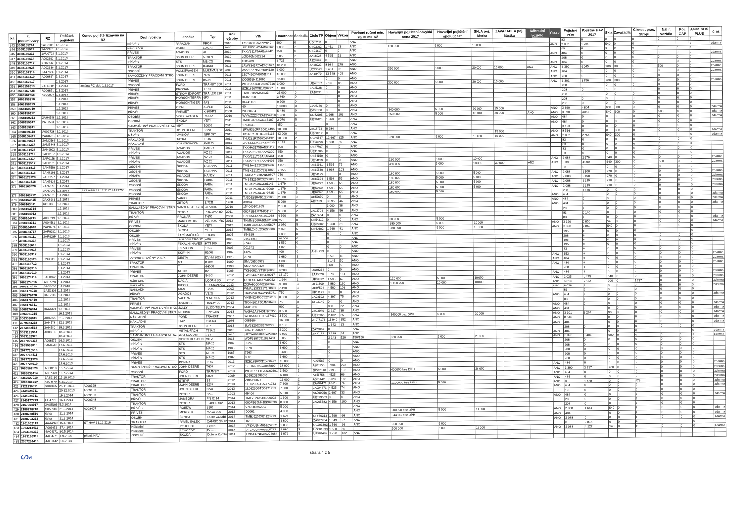| P.č. | č. podsmlouvy | RZ | Počátek pojištění | Konec pojištění/změna na RZ | Druh vozidla | Značka | Typ | Rok výroby | VIN | Hmotnost | Sedadla | Číslo TP | Objem | Výkon | Povinné ručení min. 70/70 mil. Kč | Havarijní pojištění obvyklá cena 2017 | Havarijní pojištění spoluúčast | SKLA poj. částka | ZAVAZADLA poj. částka | Náhradní vozidlo | ÚRAZ | Pojistné POV | Pojistné HAV 2017 | Skla | Zavazadla | Činnost prac. Stroje | Náhr. vozidlo | Poj. GAP | Asist. SOS PLUS | úraz |
| --- | --- | --- | --- | --- | --- | --- | --- | --- | --- | --- | --- | --- | --- | --- | --- | --- | --- | --- | --- | --- | --- | --- | --- | --- | --- | --- | --- | --- | --- | --- |
| 343 | 3668155714 | 1AT9905 | 1.1.2013 | | PŘÍVĚS | PARAGAN | PROFI | 2010 | TK910711202PP7649 | 500 | 0 | UD67511 | 0 | 0 | ANO | | | | | | | 83 | 0 | 0 | 0 | 0 | 0 | 0 | 0 | |
| 344 | 3668155917 | 1AZ2101 | 1.1.2013 | | NÁKLADNÍ | DACIA | LOGAN | 2010 | UU1FSD1W544109362 | 2 000 | 2 | UE03102 | 1 461 | 63 | ANO | 120 000 | 5 000 | 10 000 | | | ANO | 2 032 | 1 594 | 540 | 0 | 0 | 0 | 0 | 0 | zdarma |
| 345 | 3668156311 | 1AU0724 | 1.1.2013 | | PŘÍVĚS | AGADOS | 31 | 2010 | TKXV31175AABA4942 | 750 | 0 | UE01617 | 0 | 0 | ANO | | | | | | | 83 | 0 | 0 | 0 | 0 | 0 | 0 | 0 | |
| 347 | 3668156514 | A002693 | 1.1.2013 | | TRAKTOR | JOHN DEERE | 5070 M | 2010 | L05070M662224 | 5 850 | 2 | ZA18228 | 4 525 | 52 | ANO | | | | | | ANO | 484 | 0 | 0 | 0 | 0 | 0 | 0 | 0 | zdarma |
| 348 | 3668156717 | KO6656 | 1.1.2013 | | PŘÍVĚS | STS | MZ-028 | 1989 | 1585789 | 6 725 | 0 | A128797 | 0 | 0 | ANO | | | | | | | 208 | 0 | 0 | 0 | 0 | 0 | 0 | 0 | |
| 349 | 3668156928 | A002630 | 1.1.2013 | | TRAKTOR | JOHN DEERE | 8345RT | 2011 | 1RW8345RCAD901977 | 18 200 | 2 | ZA18222 | 8 984 | 279 | ANO | | | | | | ANO | 484 | 0 | 0 | 0 | 0 | 0 | 0 | 0 | zdarma |
| 350 | 3668157314 | 8A47686 | 1.1.2013 | | OSOBNÍ | VOLKSWAGEN | MULTIVAN ST | 2008 | WV2ZZZ7HZ7H084129 | 3 000 | 7 | UC27575 | 2 461 | 96 | ANO | 350 000 | 5 000 | 20 000 | 15 000 | ANO | ANO | 3 390 | 6 045 | 900 | 300 | 0 | 500 | 0 | 0 | zdarma |
| 351 | 3668157410 | A006867 | 1.1.2013 | | SAMOJÍZDNÝ PRACOVNÍ STRO. | JOHN DEERE | 7450 | 2011 | 1Z07450XVB0511311 | 16 000 | 2 | ZA18479 | 13 548 | 409 | ANO | | | | | | ANO | 484 | 0 | 0 | 0 | 0 | 0 | 0 | 0 | zdarma |
| 352 | 3668157517 | | 1.1.2013 | | PŘÍVĚS | JOHN DEERE | 852N | 2011 | CC0852N111095 | 3 500 | 2 | | 0 | 0 | ANO | | | | | | ANO | 208 | 0 | 0 | 0 | 0 | 0 | 0 | 0 | |
| 353 | 3668157613 | 2AH9682 | 1.1.2013 | změna PČ sklo 1.9.2017 | OSOBNÍ | FORD | TRANSIT 300 | 2011 | WF0SXXBDF0BE07716 | 3 000 | 9 | UE43787 | 2 198 | 85 | ANO | 300 000 | 5 000 | 20 000 | 15 000 | | ANO | 3 301 | 3 756 | 900 | 300 | 0 | 0 | 0 | 0 | zdarma |
| 354 | 3668157728 | A006871 | 1.1.2013 | | PŘÍVĚS | PRONAR | T 185 | 2011 | SZB1850XXB1X00297 | 15 000 | 0 | ZA05328 | 0 | 0 | ANO | | | | | | | 208 | 0 | 0 | 0 | 0 | 0 | 0 | 0 | |
| 355 | 3668157816 | A006870 | 1.1.2013 | | PŘÍVĚS | STROM EXPORT | TRAILER 210 | 2011 | TK9T21BAMSE133 | 21 000 | 0 | ZA18391 | 0 | 0 | ANO | | | | | | | 208 | 0 | 0 | 0 | 0 | 0 | 0 | 0 | |
| 357 | 3668158210 | | 1.1.2013 | | PŘÍVĚS | HORSCH TERRA | 6FX | 2011 | 34461690 | 3 860 | 0 | | 0 | 0 | ANO | | | | | | | 208 | 0 | 0 | 0 | 0 | 0 | 0 | 0 | |
| 358 | 3668158413 | | 1.1.2013 | | PŘÍVĚS | HORSCH TIGER | 4AS | 2011 | 34741491 | 9 900 | 0 | | 0 | 0 | ANO | | | | | | | 208 | 0 | 0 | 0 | 0 | 0 | 0 | 0 | |
| 359 | 3668159010 | | 1.1.2013 | | PŘÍVĚS | CRAI | AC/143 | 2011 | 40 | 10 000 | 0 | ZV04240 | 0 | 0 | ANO | | | | | | | 208 | 0 | 0 | 0 | 0 | 0 | 0 | 0 | |
| 360 | 3668159117 | | 1.1.2013 | | PŘÍVĚS | FARMET | K 800 PS | 2008 | 20080684 | 5 480 | 0 | ZV03760 | 0 | 0 | ANO | 340 000 | 5 000 | 20 000 | 15 000 | | ANO | 3 390 | 4 804 | 900 | 300 | 0 | 0 | 0 | 0 | zdarma |
| 361 | 3668159213 | 2AH4548 | 1.1.2013 | | OSOBNÍ | VOLKSWAGEN | PASSAT | 2010 | WVWZZZ3CZAE554718 | 1 980 | 4 | UD82195 | 1 968 | 103 | ANO | 250 000 | 5 000 | 10 000 | 30 000 | ANO | ANO | 3 390 | 3 082 | 540 | 300 | 0 | 500 | 0 | 0 | zdarma |
| 362 | 3668159512 | 2AJ7533 | 1.1.2013 | | OSOBNÍ | ŠKODA | YETI | 2011 | TMBLC45L4C6017187 | 2 070 | 5 | UE36823 | 1 968 | 81 | ANO | | | | | | ANO | 484 | 0 | 0 | 0 | 0 | 0 | 0 | 0 | zdarma |
| 363 | 3668159811 | | 1.1.2013 | | SAMOJÍZDNÝ PRACOVNÍ STRO. | MPT | 1000E | 2011 | 2761633 | 450 | 1 | | 0 | | ANO | | | | | | ANO | 484 | 0 | 0 | 0 | 0 | 0 | 0 | 0 | |
| 364 | 3668160118 | A002738 | 1.1.2013 | | TRAKTOR | JOHN DEERE | 8320R | 2011 | 1RW8320RPBD017496 | 18 000 | 1 | ZA18773 | 8 984 | | ANO | | | | | | | 3 193 | 0 | 0 | 0 | 0 | 0 | 0 | 0 | |
| 365 | 3668160417 | 2AK8738 | 1.1.2013 | | NÁVĚS | UMIKOV | NPK 39T | 2011 | TK9NPK39TB1US5135 | 42 000 | 0 | UE00517 | 0 | 0 | ANO | | | | 15 000 | | ANO | 8 516 | 0 | 0 | 300 | 0 | 0 | 0 | 0 | zdarma |
| 366 | 3668160628 | 2AM0564 | 1.1.2013 | | NÁKLADNÍ | TATRA | T815 | 2011 | TNU231R25BK046132 | 28 500 | 2 | UC49347 | 12 667 | 325 | ANO | 220 000 | 5 000 | 10 000 | 15 000 | | ANO | 2 032 | 2 754 | 540 | 300 | 0 | 0 | 0 | 0 | zdarma |
| 367 | 3668161217 | 2AM5848 | 1.1.2013 | | NÁKLADNÍ | VOLKSWAGEN | CADDY | 2011 | WV1ZZZ2KZBX234939 | 2 175 | 2 | UE26250 | 1 598 | 55 | ANO | | | | | | | 83 | 0 | 0 | 0 | 0 | 0 | 0 | 0 | |
| 368 | 3668161428 | 2AN9923 | 1.1.2013 | | PŘÍVĚS | AGADOS | HANDY | 2011 | TKXHA3175BANS6117 | 750 | 0 | UE47707 | 0 | 0 | ANO | | | | | | | 83 | 0 | 0 | 0 | 0 | 0 | 0 | 0 | |
| 369 | 3668161719 | 2AP0157 | 1.1.2013 | | PŘÍVĚS | AGADOS | VZ 26 | 2011 | TKXV26175BANA0320 | 750 | 0 | UE11206 | 0 | 0 | ANO | | | | | | | 83 | 0 | 0 | 0 | 0 | 0 | 0 | 0 | |
| 370 | 3668173314 | 2AP0158 | 1.1.2013 | | PŘÍVĚS | AGADOS | VZ 26 | 2011 | TKXV26175BANA6494 | 750 | 0 | UE54159 | 0 | 0 | ANO | | | | | | | 83 | 0 | 0 | 0 | 0 | 0 | 0 | 0 | |
| 371 | 3668173517 | 2AP0151 | 1.1.2013 | | PŘÍVĚS | AGADOS | VZ 26 | 2011 | TKXV26175BANA6493 | 750 | 0 | UE54159 | 0 | 0 | ANO | 220 000 | 5 000 | 10 000 | | | ANO | 2 088 | 2 576 | 540 | 0 | 0 | 0 | 0 | 0 | zdarma |
| 372 | 3668161815 | 2AN7559 | 1.1.2013 | | OSOBNÍ | ŠKODA | OCTAVIA | 2011 | TMBJA41Z2C2083266 | 1 870 | 5 | UE62361 | 1 595 | 75 | ANO | 350 000 | 5 000 | 10 000 | 30 000 | ANO | ANO | 3 390 | 4 099 | 540 | 300 | 0 | 500 | 0 | 0 | zdarma |
| 373 | 3668162316 | 2AN8186 | 1.1.2013 | | OSOBNÍ | ŠKODA | OCTAVIA | 2011 | TMBKE61Z0C2091063 | 2 155 | 5 | UE62539 | 1 968 | 103 | ANO | | | | | | | 83 | 0 | 0 | 0 | 0 | 0 | 0 | 0 | |
| 374 | 3668173728 | 2AP0277 | 1.1.2013 | | PŘÍVĚS | AGADOS | HANDY | 2011 | TKXHA7175BANS9807 | 750 | 0 | UE54125 | 0 | 0 | ANO | 180 000 | 5 000 | 5 000 | | | ANO | 2 088 | 2 108 | 270 | 0 | 0 | 0 | 0 | 0 | zdarma |
| 375 | 3668162818 | 2AN7624 | 1.1.2013 | | OSOBNÍ | ŠKODA | FABIA | 2011 | TMBJS25J8C3079903 | 1 679 | 5 | UE62324 | 1 598 | 55 | ANO | 180 000 | 5 000 | 5 000 | | | ANO | 2 088 | 2 108 | 270 | 0 | 0 | 0 | 0 | 0 | zdarma |
| 376 | 3668163028 | 2AN7596 | 1.1.2013 | | OSOBNÍ | ŠKODA | FABIA | 2011 | TMBJS25J9C3081143 | 1 679 | 5 | UE62272 | 1 598 | 55 | ANO | 180 000 | 5 000 | 5 000 | | | ANO | 2 088 | 2 219 | 270 | 0 | 0 | 0 | 0 | 0 | zdarma |
| | | 2AN7609 | 1.1.2013 | 2AZ3669/ 12.12.2017 6AP7750 | OSOBNÍ | ŠKODA | FABIA | 2011 | TMBJS25J9C3079909 | 1 679 | 5 | UE62320 | 1 598 | 55 | ANO | 180 000 | 5 000 | 5 000 | | | ANO | 2 088 | 2 219 | 270 | 0 | 0 | 0 | 0 | 0 | zdarma |
| 377 | 3668163212 | 2AN7625 | 1.1.2013 | | OSOBNÍ | ŠKODA | FABIA | 2011 | TMBJS25J6C3079835 | 1 679 | 5 | UE62320 | 1 598 | 55 | ANO | 180 000 | 5 000 | | | | | 208 | 1 140 | 0 | 0 | 0 | 0 | 0 | 0 | |
| 378 | 3668163415 | 2AK8981 | 1.1.2013 | | PŘÍVĚS | VARIO | DK | 2011 | TJ5DE358VB1022580 | 2 500 | 0 | UE59670 | 0 | 0 | ANO | | | | | | ANO | 484 | 0 | 0 | 0 | 0 | 0 | 0 | 0 | zdarma |
| 379 | 3668163511 | KO5381 | 1.1.2013 | | TRAKTOR | ZETOR | Z 7211 | 1988 | 39494 | 5 090 | 1 | AI76939 | 3 595 | 46 | ANO | | | | | | ANO | 484 | 0 | 0 | 0 | 0 | 0 | 0 | 0 | zdarma |
| 380 | 3668163714 | | 1.1.2013 | | SAMOJÍZDNÝ PRACOVNÍ STRO. | WINTERSTEIGER | CLASSIC | 2010 | 154040101965 | 2 650 | 2 | | 3 000 | 38 | ANO | | | | | | ANO | 484 | 0 | 0 | 0 | 0 | 0 | 0 | 0 | zdarma |
| 381 | 3668164012 | | 1.1.2013 | | TRAKTOR | ZETOR | PROXIMA 80 | 2011 | 000P2B4J47NP01175 | 5 500 | 2 | ZA16704 | 4 156 | 56 | ANO | | | | | | | 208 | 0 | 0 | 0 | 0 | 0 | 0 | 0 | |
| 382 | 3668164215 | A005209 | 1.1.2013 | | PŘÍVĚS | PRONAR | T 655 | 2008 | SZB6541XX81X01068 | 4 990 | 0 | ZA15454 | 0 | 0 | ANO | | | | | | | 83 | 1 140 | 0 | 0 | 0 | 0 | 0 | 0 | |
| 383 | 3668164311 | A004581 | 1.1.2013 | | PŘÍVĚS | MARO MS 06 | VČ. BOX PRO | 2012 | TKMMS060AB1MR1908 | 750 | 0 | UE54312 | 0 | 0 | ANO | 50 000 | 5 000 | | | | | 83 | 0 | 0 | 0 | 0 | 0 | 0 | 0 | zdarma |
| 384 | 3668164610 | 2AP0274 | 1.1.2013 | | OSOBNÍ | ŠKODA | YETI | 2012 | TMBLC45LDC6055807 | 2 070 | 5 | UE63602 | 1 968 | 81 | ANO | 280 000 | 5 000 | 10 000 | | | ANO | 3 390 | 2 850 | 540 | 0 | 0 | 0 | 0 | 0 | zdarma |
| 385 | 3668164717 | 2AR9301 | 1.1.2013 | | OSOBNÍ | ŠKODA | YETI | 2012 | TMBLC45L2C6055808 | 2 070 | 5 | UE63602 | 1 968 | 81 | ANO | 280 000 | 5 000 | 10 000 | | | ANO | 3 390 | 2 850 | 540 | 0 | 0 | 0 | 0 | 0 | |
| 386 | 3668165111 | 2AR9299 | 1.1.2013 | | OSOBNÍ | ŽACÍ MAČKAČ | JD1465 | 2005 | 354928 | 2 800 | 0 | | 0 | 0 | ANO | | | | | | | 195 | 0 | 0 | 0 | 0 | 0 | 0 | 0 | |
| 387 | 3668165314 | | 1.1.2013 | | PŘÍVĚS | HORSCH PRONT | AS6 | 2008 | 23651357 | 10 000 | 0 | | 0 | 0 | ANO | | | | | | | 208 | 0 | 0 | 0 | 0 | 0 | 0 | 0 | |
| 388 | 3668165613 | | 1.1.2013 | | PŘÍVĚS | FEKÁLNÍ NÁVĚS | HTS 100 | 1975 | 2743 | 1 550 | 0 | | 0 | 0 | ANO | | | | | | | 195 | 0 | 0 | 0 | 0 | 0 | 0 | 0 | |
| 389 | 3668166018 | | 1.1.2013 | | PŘÍVĚS | LIS VICON | 1601 | 2002 | 001342 | 1 020 | 0 | | 0 | 0 | ANO | | | | | | | 195 | 0 | 0 | 0 | 0 | 0 | 0 | 0 | |
| 390 | 3668166317 | | 1.1.2013 | | PŘÍVĚS | SKIF - N | 81062 | 1987 | 41253 | 400 | 0 | AH81753 | 0 | 0 | ANO | | | | | | | 83 | 0 | 0 | 0 | 0 | 0 | 0 | 0 | |
| 391 | 3668166528 | 02UOA1 | 1.1.2013 | | VYSOKOZDVIŽNÝ VOZÍK | DESTA | DVHM 2022 L | 1978 | 2070 | 3 680 | 1 | | 3 595 | 40 | ANO | | | | | | ANO | 153 | 0 | 0 | 0 | 0 | 0 | 0 | 0 | zdarma |
| 392 | 3668166712 | | 1.1.2013 | | TRAKTOR | MT | 8-050 | 1990 | SMV09505972 | 1 080 | 1 | | 1 145 | 50 | ANO | | | | | | ANO | 484 | 0 | 0 | 0 | 0 | 0 | 0 | 0 | zdarma |
| 393 | 3668166915 | | 1.1.2013 | | TRAKTOR | T | 4-K-10 | 1990 | SMV09200426 | 860 | 1 | | 660 | 50 | ANO | | | | | | ANO | 484 | 0 | 0 | 0 | 0 | 0 | 0 | 0 | zdarma |
| 394 | 3668167010 | | 1.1.2013 | | PŘÍVĚS | NUNC | 82 | 1996 | TK92082V2TSMS6003 | 8 200 | 0 | UD08234 | 0 | 0 | ANO | | | | | | | 208 | 0 | 0 | 0 | 0 | 0 | 0 | 0 | |
| 396 | 3668174114 | 8A50962 | 1.1.2013 | | TRAKTOR | JOHN DEERE | 5430I | 2012 | 1WZ5430XTB0120017 | 16 170 | 2 | ZA19028 | 6 788 | 161 | ANO | | | | | | ANO | 484 | 0 | 0 | 0 | 0 | 0 | 0 | 0 | zdarma |
| 397 | 3668174616 | A007728 | 1.1.2013 | | NÁKLADNÍ | DACIA | LOGAN SD | 2012 | UU1FSD13547339252 | 1 944 | 2 | UF03892 | 1 598 | 62 | ANO | 120 000 | 5 000 | 10 000 | | | ANO | 2 035 | 1 475 | 540 | 0 | 0 | 0 | 0 | 0 | zdarma |
| 398 | 3668174819 | 3AC0330 | 1.1.2013 | | NÁKLADNÍ | IVECO | EUROCARGO | 2012 | ZCFA90G0402604264 | 9 000 | 3 | UF11609 | 5 880 | 160 | ANO | 1 100 000 | 10 000 | 10 000 | | | ANO | 6 019 | 5 522 | 900 | 0 | 1 717 | 0 | 0 | 0 | zdarma |
| 404 | 3668174018 | 3AE2326 | 1.1.2013 | | NÁKLADNÍ | MAN | L 2000 | 2002 | WMAL33ZZZ3Y108089 | 7 490 | 3 | UE97594 | 4 580 | 103 | ANO | | | | | | ANO | 6 026 | 0 | 0 | 0 | 0 | 0 | 0 | 0 | zdarma |
| 405 | 3668176128 | 3AE2949 | 1.1.2013 | | PŘÍVĚS | AGADOS | VZ 23 | 2012 | TKXV23175CANA5071 | 750 | 0 | UF10171 | 0 | 0 | ANO | | | | | | | 83 | 0 | 0 | 0 | 0 | 0 | 0 | 0 | |
| 406 | 3668176419 | | 1.1.2013 | | TRAKTOR | VALTRA | N-SERIES | 2012 | YK5N92H00CS278013 | 8 000 | 2 | ZA20192 | 4 397 | 75 | ANO | | | | | | ANO | 484 | 0 | 0 | 0 | 0 | 0 | 0 | 0 | zdarma |
| 407 | 3668176611 | | 1.1.2013 | | PŘÍVĚS | AGADOS | HANDY 20 | 2012 | TKXH20175CANS8481 | 750 | 0 | UF10149 | 0 | 0 | ANO | | | | | | | 83 | 0 | 0 | 0 | 0 | 0 | 0 | 0 | |
| 408 | 3668176814 | 3AA6124 | 1.1.2013 | | SAMOJÍZDNÝ PRACOVNÍ STRO. | JOLLY | SL22D TELES | 2004 | M311056 | 900 | 1 | | 900 | 22 | ANO | | | | | | ANO | 484 | 0 | 0 | 0 | 0 | 0 | 0 | 0 | zdarma |
| 409 | 3693961215 | | 16.1.2013 | | SAMOJÍZDNÝ PRACOVNÍ STRO. | NILFISK | EPINGEN | 2013 | W09A1A234DEN25350 | 3 500 | 2 | ZA19949 | 2 217 | 38 | ANO | | | | | | ANO | 484 | 0 | 0 | 0 | 0 | 0 | 0 | 0 | zdarma |
| 410 | 3063080015 | A007375 | 21.2.2013 | | NÁKLADNÍ | FORD | TRANSIT | 2007 | WF05XXTTF57C57430 | 3 500 | 6 | UE15365 | 2 402 | 85 | ANO | 140000 bez DPH | 5 000 | 20 000 | | | ANO | 3 301 | 2 264 | 900 | 0 | 0 | 0 | 0 | 0 | zdarma |
| 411 | 3079374218 | 3AI4578 | 12.3.2013 | | NÁKLADNÍ | LIAZ | 110.031 | 1986 | 0081604 | 16 000 | 2 | JF077176 | 11 940 | 152 | ANO | | | | | | ANO | 8 516 | 0 | 0 | 0 | 0 | 0 | 0 | 0 | zdarma |
| 412 | 2573862518 | 3AI4550 | 18.3.2013 | | TRAKTOR | JOHN DEERE | 007 | 2013 | 1LV3320EJBE740272 | 3 180 | 1 | | 1 642 | 23 | ANO | | | | | | ANO | 484 | 0 | 0 | 0 | 0 | 0 | 0 | 0 | zdarma |
| 413 | 3083131914 | A008880 | 18.3.2013 | | PŘÍVĚS | METAL-FACH | T736/2 | 2013 | 736211200047 | 2 200 | 0 | ZA20067 | 0 | 0 | ANO | | | | | | | 208 | 0 | 0 | 0 | 0 | 0 | 0 | 0 | |
| 414 | 3083152328 | | 18.3.2013 | | SAMOJÍZDNÝ PRACOVNÍ STRO. | WAY LOCUST | 753 | 2013 | U79W0396KC1WA8064 | 3 920 | 1 | ZA20156 | 3 318 | 44 | ANO | | | | | | ANO | 484 | 0 | 0 | 0 | 0 | 0 | 0 | 0 | zdarma |
| 415 | 2557990318 | A008575 | 26.3.2013 | | OSOBNÍ | MERCEDES-BEN | VITO | 2013 | WDF63970513821431 | 3 050 | 9 | | 2 143 | 120 | 150/150 | 680 000 | 5 000 | 20 000 | | | ANO | 3 390 | 9 401 | 900 | 0 | 0 | 0 | 0 | 0 | zdarma |
| 416 | 2989938015 | 3AM4545 | 17.6.2013 | | PŘÍVĚS | STS | NP-25 | 1987 | 9026 | 3 600 | 0 | | 0 | | ANO | | | | | | | 208 | 0 | 0 | 0 | 0 | 0 | 0 | 0 | |
| 417 | 2977710516 | | 17.6.2013 | | PŘÍVĚS | STS | NP-25 | 1988 | 8378 | 3 600 | 0 | | 0 | | ANO | | | | | | | 208 | 0 | 0 | 0 | 0 | 0 | 0 | 0 | |
| 418 | 2977718411 | | 17.6.2013 | | PŘÍVĚS | STS | NP-25 | 1987 | 7563 | 3 600 | 0 | | 0 | | ANO | | | | | | | 208 | 0 | 0 | 0 | 0 | 0 | 0 | 0 | |
| 419 | 2977721928 | | 17.6.2013 | | PŘÍVĚS | STS | NP-25 | 1987 | 8001 | 3 600 | 0 | | 0 | | ANO | | | | | | | 208 | 0 | 0 | 0 | 0 | 0 | 0 | 0 | |
| 420 | 2977724010 | | 17.6.2013 | | PŘÍVĚS | PONAR | T185 | 2013 | SZB1850XXD1X00492 | 15 000 | 0 | A204567 | 0 | 0 | ANO | | | | | | | 208 | 0 | 0 | 0 | 0 | 0 | 0 | 0 | |
| 421 | 3086567528 | A008618 | 15.7.2013 | | SAMOJÍZDNÝ PRACOVNÍ STRO. | JOHN DEERE | T600 | 2012 | 1Z0T660BCCL088899 | 18 000 | 2 | A200156 | 8984 | 273 | ANO | | | | | | ANO | 484 | 0 | 0 | 0 | 0 | 0 | 0 | 0 | zdarma |
| 422 | 3088033414 | A007769 | 16.7.2013 | | OSOBNÍ | FORD | TRANSIT | 2013 | WF0ZXXTTFZDC62691 | 3 500 | 5 | JF507310 | 2198 | 103 | ANO | 400000 bez DPH | 5 000 | 20 000 | | | ANO | 3 390 | 3 737 | 900 | 0 | 0 | 0 | 0 | 0 | zdarma |
| 423 | 2367527010 | 3AS9310 | 15.10.2013 | | TRAKTOR | JOHN DEERE | 5820 | 2009 | L05820E586095 | 6 100 | 2 | A156758 | 4525 | 66 | ANO | | | | | | ANO | 484 | 0 | 0 | 0 | 0 | 0 | 0 | 0 | zdarma |
| 424 | 2296380217 | A004670 | 6.11.2013 | | TRAKTOR | STEYR | BJ | 2012 | ZBBJ56074 | 13 000 | 2 | A086142 | 6728 | 185 | ANO | | | | | | ANO | 484 | 0 | 0 | 0 | 0 | 0 | 0 | 0 | zdarma |
| 425 | 2321230811 | S040665 | 25.11.2013 | A008398 | TRAKTOR | JOHN DEERE | 6230 | 2013 | 1L06230GTDG771733 | 7 600 | 2 | ZA204471 | 4 525 | 74 | ANO | 1200000 bez DPH | 5 000 | | | | ANO | 0 | 1 488 | 0 | 0 | 478 | 0 | 0 | 0 | zdarma |
| 426 | 2334924711 | | 20.12.2013 | A009133 | TRAKTOR | JOHN DEERE | 6230 | 2013 | 1L06230GTDG771733 | 7 600 | 2 | ZA204471 | 4 525 | 74 | ANO | | | | | | ANO | 484 | 0 | 0 | 0 | 0 | 0 | 0 | 0 | zdarma |
| 426 | 2334924711 | | 19.2.2014 | A009133 | TRAKTOR | ZETOR | 5211 | 1993 | 49404 | 5 010 | 2 | AK769956 | 2 697 | 33 | ANO | | | | | | | 195 | 0 | 0 | 0 | 0 | 0 | 0 | 0 | |
| 427 | 2345177713 | UH4721 | 16.1.2014 | A009348 | PŘÍVĚS | JAMBORA | PN 02 14 | 2014 | TM1V02650EE000002 | 1 300 | 0 | UE799559 | 0 | 0 | ANO | | | | | | ANO | 484 | 0 | 0 | 0 | 0 | 0 | 0 | 0 | zdarma |
| 428 | 2157954917 | 3AU5109 | 5.3.2014 | | TRAKTOR | ZETOR | FORTERRA | 2013 | 000F5G5M41RK02630 | 8 000 | 2 | ZA205583 | 4 156 | 100 | ANO | | | | | | | 208 | 0 | 0 | 0 | 0 | 0 | 0 | 0 | |
| 429 | 2188778718 | S055946 | 21.3.2014 | A008407 | PŘÍVĚS | ROEDW | 3900 | 2014 | VN2080502297 | 5 000 | | | | | ANO | | | | | | | 208 | 0 | 0 | 0 | 0 | 0 | 0 | 0 | |
| 430 | 2188788510 | čeká | 21.3.2014 | | PŘÍVĚS | MERGER | MAXX 900 | 2012 | D0061 | 4 000 | | | | | ANO | 200000 bez DPH | 5 000 | 10 000 | | | ANO | 2 088 | 1 651 | 540 | 0 | 0 | 0 | 0 | 0 | zdarma |
| 431 | 2188793213 | čeká | 21.3.2014 | | OSOBNÍ | ŠKODA | FABIA COMBI | 2014 | TMBJJ25JXE3123213 | 1 679 | 5 | UF940313 | 1 598 | 66 | ANO | 344851 bez DPH | | | | | ANO | 484 | 0 | 0 | 0 | 0 | 0 | 0 | 0 | zdarma |
| 432 | 1961062113 | 4AA4769 | 15.4.2014 | ST HAV 31.12.2016 | TRAKTOR | PAVEL ŠÁLEK | CABRIO 36HP | 2014 | 1610 | 1 800 | 1 | ZA207764 | 1 649 | 27 | ANO | | | | | | ANO | 2 088 | 0 | 0 | 0 | 0 | 0 | 0 | 0 | zdarma |
| 433 | 1963214411 | A009872 | 17.4.2014 | | Nákladní | PEUGEOT | Expert | 2014 | VF3XU9HM0DZ057371 | 2 880 | 3 | UG001393 | 1 560 | 66 | ANO | 300 000 | 5 000 | | | | | 0 | 2 818 | 0 | 0 | 0 | 0 | 0 | 0 | |
| 434 | 1993186319 | 4AC4271 | 30.5.2014 | | Nákladní | PEUGEOT | Expert | 2014 | VF3XU9HM0DZ057371 | 2 880 | 3 | UG001393 | 1 560 | 66 | – | 500 000 | 5 000 | 10 000 | | | ANO | 2 088 | 4 127 | 540 | 0 | 0 | 0 | 0 | 0 | zdarma |
| 434 | 1993186319 | 4AC4271 | 1.9.2014 | připoj. HAV | OSOBNÍ | ŠKODA | Octavia Kombi | 2014 | TMBJD7NE3E0224084 | 1 872 | 5 | UF948482 | 1 798 | 132 | ANO | | | | | | | | | | | | | | | |
| 435 | 2357234410 | 4AC7442 | 6.6.2014 | | | | | | | | | | | | | | | | | | | | | | | | | | | |
strana 4 z 5
ᔕ𝓬